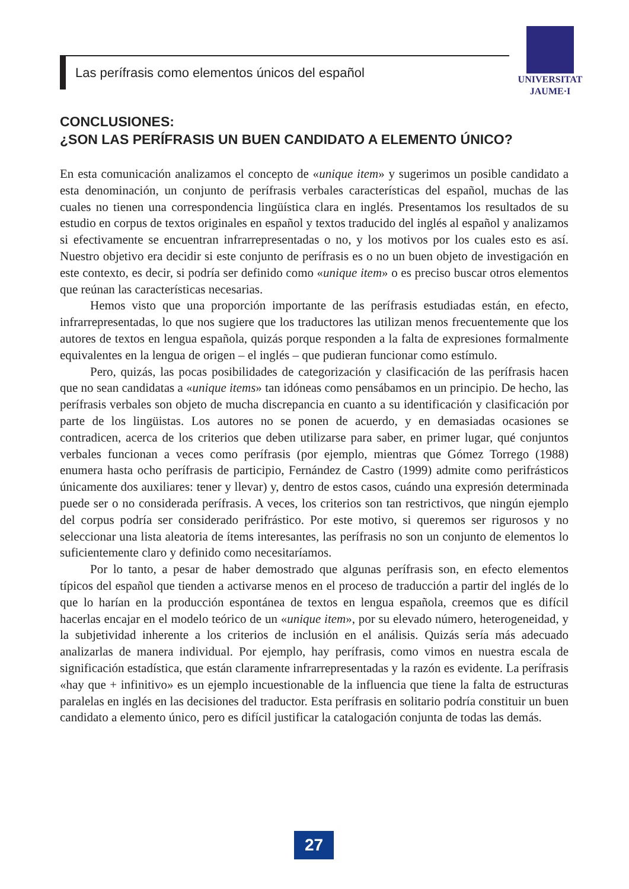Las perífrasis como elementos únicos del español
UNIVERSITAT
JAUME·I
CONCLUSIONES:
¿SON LAS PERÍFRASIS UN BUEN CANDIDATO A ELEMENTO ÚNICO?
En esta comunicación analizamos el concepto de «unique item» y sugerimos un posible candidato a esta denominación, un conjunto de perífrasis verbales características del español, muchas de las cuales no tienen una correspondencia lingüística clara en inglés. Presentamos los resultados de su estudio en corpus de textos originales en español y textos traducido del inglés al español y analizamos si efectivamente se encuentran infrarrepresentadas o no, y los motivos por los cuales esto es así. Nuestro objetivo era decidir si este conjunto de perífrasis es o no un buen objeto de investigación en este contexto, es decir, si podría ser definido como «unique item» o es preciso buscar otros elementos que reúnan las características necesarias.
Hemos visto que una proporción importante de las perífrasis estudiadas están, en efecto, infrarrepresentadas, lo que nos sugiere que los traductores las utilizan menos frecuentemente que los autores de textos en lengua española, quizás porque responden a la falta de expresiones formalmente equivalentes en la lengua de origen – el inglés – que pudieran funcionar como estímulo.
Pero, quizás, las pocas posibilidades de categorización y clasificación de las perífrasis hacen que no sean candidatas a «unique items» tan idóneas como pensábamos en un principio. De hecho, las perífrasis verbales son objeto de mucha discrepancia en cuanto a su identificación y clasificación por parte de los lingüistas. Los autores no se ponen de acuerdo, y en demasiadas ocasiones se contradicen, acerca de los criterios que deben utilizarse para saber, en primer lugar, qué conjuntos verbales funcionan a veces como perífrasis (por ejemplo, mientras que Gómez Torrego (1988) enumera hasta ocho perífrasis de participio, Fernández de Castro (1999) admite como perifrásticos únicamente dos auxiliares: tener y llevar) y, dentro de estos casos, cuándo una expresión determinada puede ser o no considerada perífrasis. A veces, los criterios son tan restrictivos, que ningún ejemplo del corpus podría ser considerado perifrástico. Por este motivo, si queremos ser rigurosos y no seleccionar una lista aleatoria de ítems interesantes, las perífrasis no son un conjunto de elementos lo suficientemente claro y definido como necesitaríamos.
Por lo tanto, a pesar de haber demostrado que algunas perífrasis son, en efecto elementos típicos del español que tienden a activarse menos en el proceso de traducción a partir del inglés de lo que lo harían en la producción espontánea de textos en lengua española, creemos que es difícil hacerlas encajar en el modelo teórico de un «unique item», por su elevado número, heterogeneidad, y la subjetividad inherente a los criterios de inclusión en el análisis. Quizás sería más adecuado analizarlas de manera individual. Por ejemplo, hay perífrasis, como vimos en nuestra escala de significación estadística, que están claramente infrarrepresentadas y la razón es evidente. La perífrasis «hay que + infinitivo» es un ejemplo incuestionable de la influencia que tiene la falta de estructuras paralelas en inglés en las decisiones del traductor. Esta perífrasis en solitario podría constituir un buen candidato a elemento único, pero es difícil justificar la catalogación conjunta de todas las demás.
27